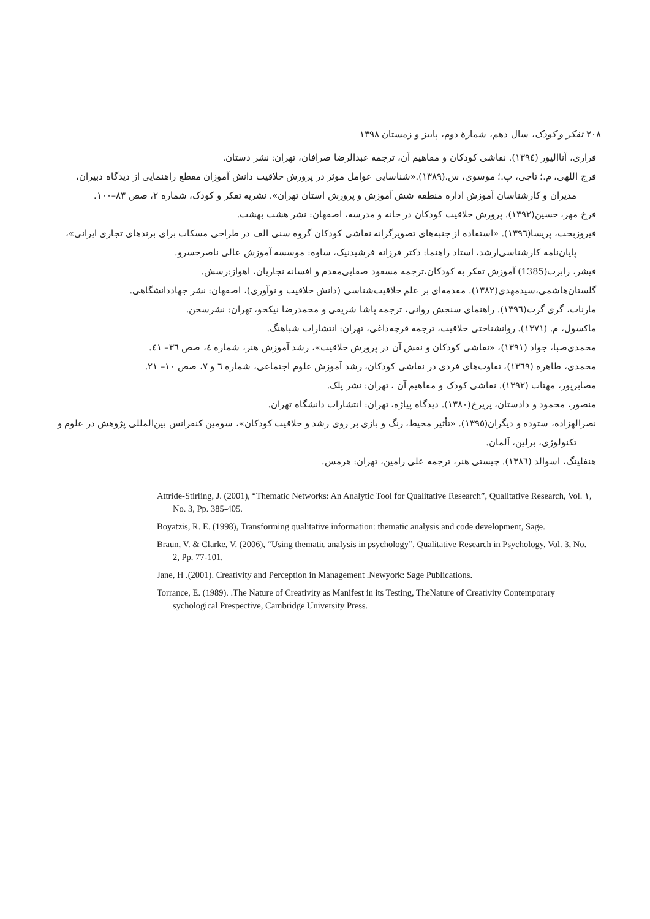۲۰۸ تفکر و کودک، سال دهم، شمارهٔ دوم، پاییز و زمستان ۱۳۹۸
فراری، آناالیور (١٣٩٤). نقاشی کودکان و مفاهیم آن، ترجمه عبدالرضا صرافان، تهران: نشر دستان.
فرج اللهی، م.؛ تاجی، پ.؛ موسوی، س.(١٣٨٩).«شناسایی عوامل موثر در پرورش خلاقیت دانش آموزان مقطع راهنمایی از دیدگاه دبیران، مدیران و کارشناسان آموزش اداره منطقه شش آموزش و پرورش استان تهران». نشریه تفکر و کودک، شماره ۲، صص ۸۳–۱۰۰.
فرخ مهر، حسین(١٣٩٢). پرورش خلاقیت کودکان در خانه و مدرسه، اصفهان: نشر هشت بهشت.
فیروزبخت، پریسا(١٣٩٦). «استفاده از جنبه‌های تصویرگرانه نقاشی کودکان گروه سنی الف در طراحی مسکات برای برندهای تجاری ایرانی»، پایان‌نامه کارشناسی‌ارشد، استاد راهنما: دکتر فرزانه فرشیدنیک، ساوه: موسسه آموزش عالی ناصرخسرو.
فیشر، رابرت(1385) آموزش تفکر به کودکان،ترجمه مسعود صفایی‌مقدم و افسانه نجاریان، اهواز:رسش.
گلستان‌هاشمی،سیدمهدی(١٣٨٢). مقدمه‌ای بر علم خلاقیت‌شناسی (دانش خلاقیت و نوآوری)، اصفهان: نشر جهاددانشگاهی.
مارنات، گری گرث(١٣٩٦). راهنمای سنجش روانی، ترجمه پاشا شریفی و محمدرضا نیکخو، تهران: نشرسخن.
ماکسول، م. (١٣٧١). روانشناختی خلاقیت، ترجمه قرچه‌داغی، تهران: انتشارات شباهنگ.
محمدی‌صبا، جواد (١٣٩١)، «نقاشی کودکان و نقش آن در پرورش خلاقیت»، رشد آموزش هنر، شماره ٤، صص ٣٦– ٤١.
محمدی، طاهره (١٣٦٩)، تفاوت‌های فردی در نقاشی کودکان، رشد آموزش علوم اجتماعی، شماره ٦ و ٧، صص ١٠– ٢١.
مصابرپور، مهتاب (١٣٩٢). نقاشی کودک و مفاهیم آن ، تهران: نشر پلک.
منصور، محمود و دادستان، پریرخ(١٣٨٠). دیدگاه پیاژه، تهران: انتشارات دانشگاه تهران.
نصرالهزاده، ستوده و دیگران(١٣٩٥). «تأثیر محیط، رنگ و بازی بر روی رشد و خلاقیت کودکان»، سومین کنفرانس بین‌المللی پژوهش در علوم و تکنولوژی، برلین، آلمان.
هنفلینگ، اسوالد (١٣٨٦). چیستی هنر، ترجمه علی رامین، تهران: هرمس.
Attride-Stirling, J. (2001), “Thematic Networks: An Analytic Tool for Qualitative Research”, Qualitative Research, Vol. ١, No. 3, Pp. 385-405.
Boyatzis, R. E. (1998), Transforming qualitative information: thematic analysis and code development, Sage.
Braun, V. & Clarke, V. (2006), “Using thematic analysis in psychology”, Qualitative Research in Psychology, Vol. 3, No. 2, Pp. 77-101.
Jane, H .(2001). Creativity and Perception in Management .Newyork: Sage Publications.
Torrance, E. (1989). .The Nature of Creativity as Manifest in its Testing, TheNature of Creativity Contemporary sychological Prespective, Cambridge University Press.